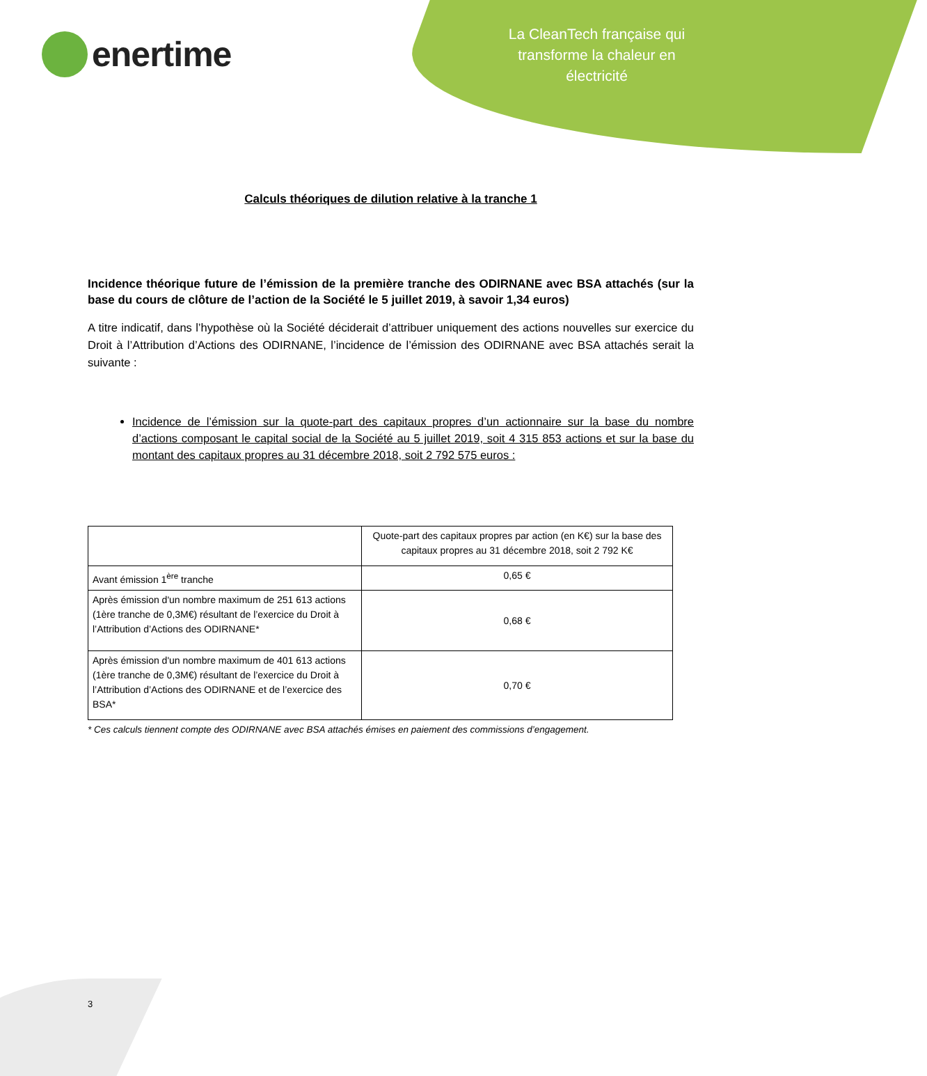enertime
La CleanTech française qui transforme la chaleur en électricité
Calculs théoriques de dilution relative à la tranche 1
Incidence théorique future de l’émission de la première tranche des ODIRNANE avec BSA attachés (sur la base du cours de clôture de l’action de la Société le 5 juillet 2019, à savoir 1,34 euros)
A titre indicatif, dans l’hypothèse où la Société déciderait d’attribuer uniquement des actions nouvelles sur exercice du Droit à l’Attribution d’Actions des ODIRNANE, l’incidence de l’émission des ODIRNANE avec BSA attachés serait la suivante :
Incidence de l’émission sur la quote-part des capitaux propres d’un actionnaire sur la base du nombre d’actions composant le capital social de la Société au 5 juillet 2019, soit 4 315 853 actions et sur la base du montant des capitaux propres au 31 décembre 2018, soit 2 792 575 euros :
| | Quote-part des capitaux propres par action (en K€) sur la base des capitaux propres au 31 décembre 2018, soit 2 792 K€ |
| Avant émission 1<sup>ère</sup> tranche | 0,65 € |
| Après émission d'un nombre maximum de 251 613 actions (1ère tranche de 0,3M€) résultant de l’exercice du Droit à l’Attribution d’Actions des ODIRNANE* | 0,68 € |
| Après émission d'un nombre maximum de 401 613 actions (1ère tranche de 0,3M€) résultant de l’exercice du Droit à l’Attribution d’Actions des ODIRNANE et de l’exercice des BSA* | 0,70 € |
* Ces calculs tiennent compte des ODIRNANE avec BSA attachés émises en paiement des commissions d’engagement.
3